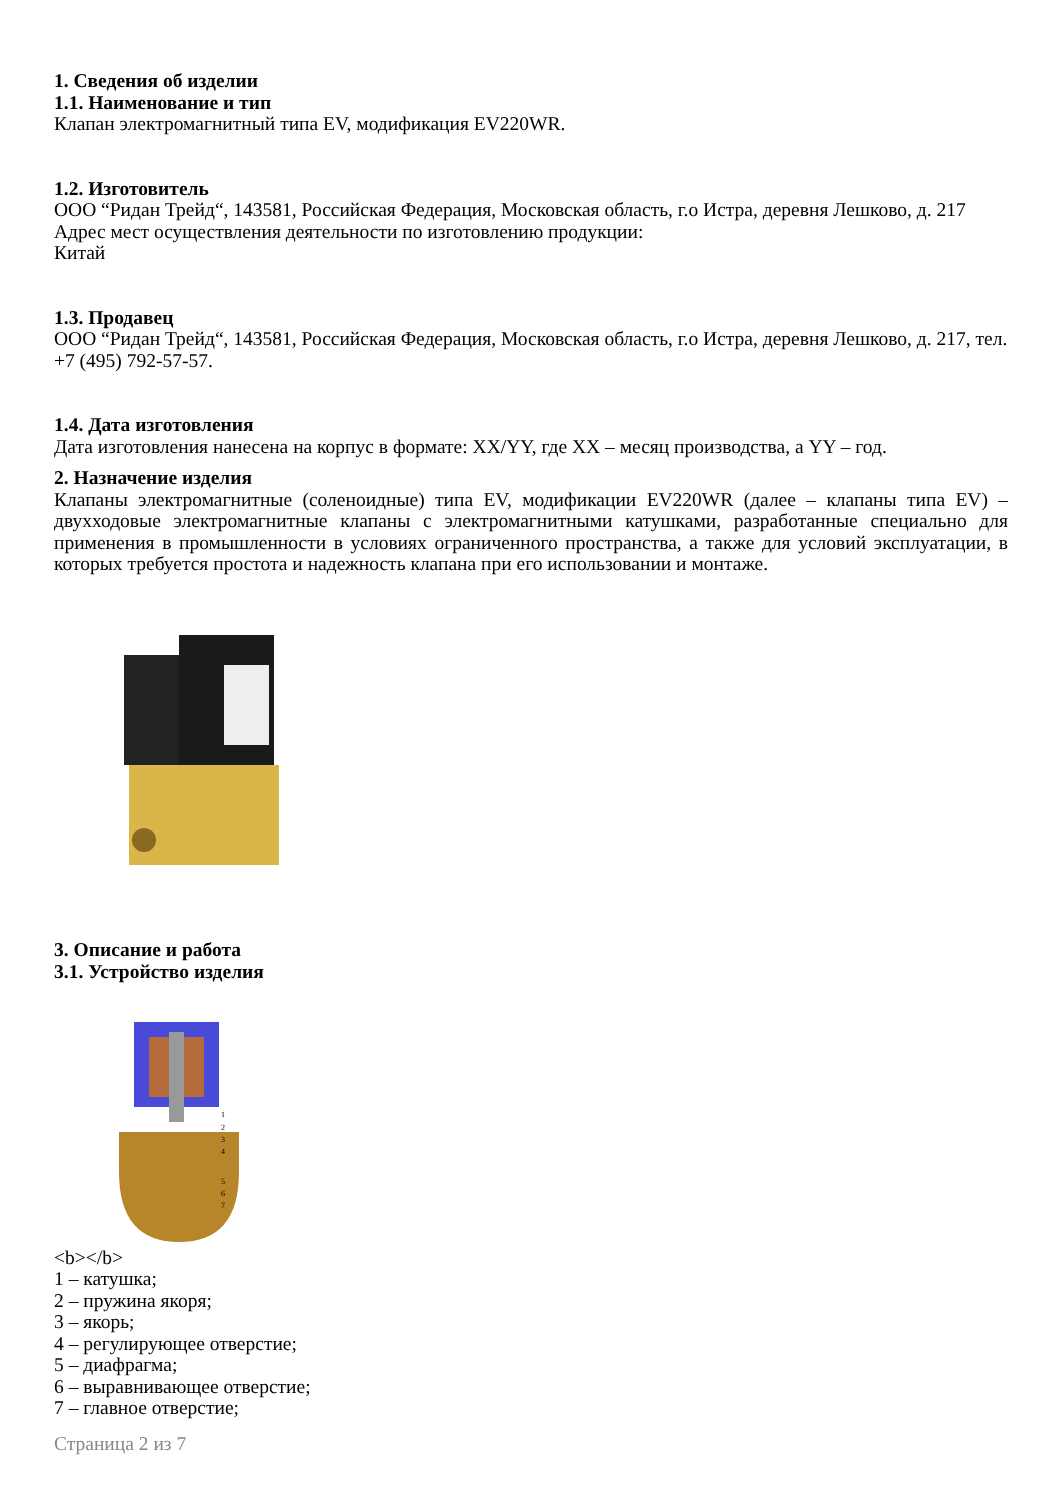1. Сведения об изделии
1.1. Наименование и тип
Клапан электромагнитный типа EV, модификация EV220WR.
1.2. Изготовитель
ООО “Ридан Трейд“, 143581, Российская Федерация, Московская область, г.о Истра, деревня Лешково, д. 217
Адрес мест осуществления деятельности по изготовлению продукции:
Китай
1.3. Продавец
ООО “Ридан Трейд“, 143581, Российская Федерация, Московская область, г.о Истра, деревня Лешково, д. 217, тел. +7 (495) 792-57-57.
1.4. Дата изготовления
Дата изготовления нанесена на корпус в формате: XX/YY, где XX – месяц производства, а YY – год.
2. Назначение изделия
Клапаны электромагнитные (соленоидные) типа EV, модификации EV220WR (далее – клапаны типа EV) – двухходовые электромагнитные клапаны с электромагнитными катушками, разработанные специально для применения в промышленности в условиях ограниченного пространства, а также для условий эксплуатации, в которых требуется простота и надежность клапана при его использовании и монтаже.
3. Описание и работа
3.1. Устройство изделия
1
2
3
4
5
6
7
<b></b>
1 – катушка;
2 – пружина якоря;
3 – якорь;
4 – регулирующее отверстие;
5 – диафрагма;
6 – выравнивающее отверстие;
7 – главное отверстие;
Страница 2 из 7